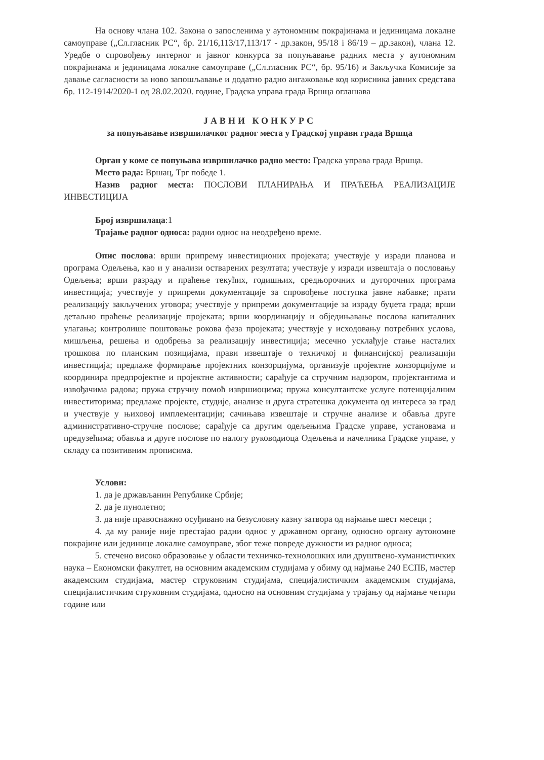На основу члана 102. Закона о запосленима у аутономним покрајинама и јединицама локалне самоуправе („Сл.гласник РС“, бр. 21/16,113/17,113/17 - др.закон, 95/18 і 86/19 – др.закон), члана 12. Уредбе о спровођењу интерног и јавног конкурса за попуњавање радних места у аутономним покрајинама и јединицама локалне самоуправе („Сл.гласник РС“, бр. 95/16) и Закључка Комисије за давање сагласности за ново запошљавање и додатно радно ангажовање код корисника јавних средстава бр. 112-1914/2020-1 од 28.02.2020. године, Градска управа града Вршца оглашава
ЈАВНИ КОНКУРС
за попуњавање извршилачког радног места у Градској управи града Вршца
Орган у коме се попуњава извршилачко радно место: Градска управа града Вршца.
Место рада: Вршац, Трг победе 1.
Назив радног места: ПОСЛОВИ ПЛАНИРАЊА И ПРАЋЕЊА РЕАЛИЗАЦИЈЕ ИНВЕСТИЦИЈА
Број извршилаца:1
Трајање радног односа: радни однос на неодређено време.
Опис послова: врши припрему инвестиционих пројеката; учествује у изради планова и програма Одељења, као и у анализи остварених резултата; учествује у изради извештаја о пословању Одељења; врши разраду и праћење текућих, годишњих, средњорочних и дугорочних програма инвестиција; учествује у припреми документације за спровођење поступка јавне набавке; прати реализацију закључених уговора; учествује у припреми документације за израду буџета града; врши детаљно праћење реализације пројеката; врши координацију и обједињавање послова капиталних улагања; контролише поштовање рокова фаза пројеката; учествује у исходовању потребних услова, мишљења, решења и одобрења за реализацију инвестиција; месечно усклађује стање насталих трошкова по планским позицијама, прави извештаје о техничкој и финансијској реализацији инвестиција; предлаже формирање пројектних конзорцијума, организује пројектне конзорцијуме и координира предпројектне и пројектне активности; сарађује са стручним надзором, пројектантима и извођачима радова; пружа стручну помоћ извршиоцима; пружа консултантске услуге потенцијалним инвеститорима; предлаже пројекте, студије, анализе и друга стратешка документа од интереса за град и учествује у њиховој имплементацији; сачињава извештаје и стручне анализе и обавља друге административно-стручне послове; сарађује са другим одељењима Градске управе, установама и предузећима; обавља и друге послове по налогу руководиоца Одељења и начелника Градске управе, у складу са позитивним прописима.
Услови:
1. да је држављанин Републике Србије;
2. да је пунолетно;
3. да није правоснажно осуђивано на безусловну казну затвора од најмање шест месеци ;
4. да му раније није престајао радни однос у државном органу, односно органу аутономне покрајине или јединице локалне самоуправе, због теже повреде дужности из радног односа;
5. стечено високо образовање у области техничко-технолошких или друштвено-хуманистичких наука – Економски факултет, на основним академским студијама у обиму од најмање 240 ЕСПБ, мастер академским студијама, мастер струковним студијама, специјалистичким академским студијама, специјалистичким струковним студијама, односно на основним студијама у трајању од најмање четири године или